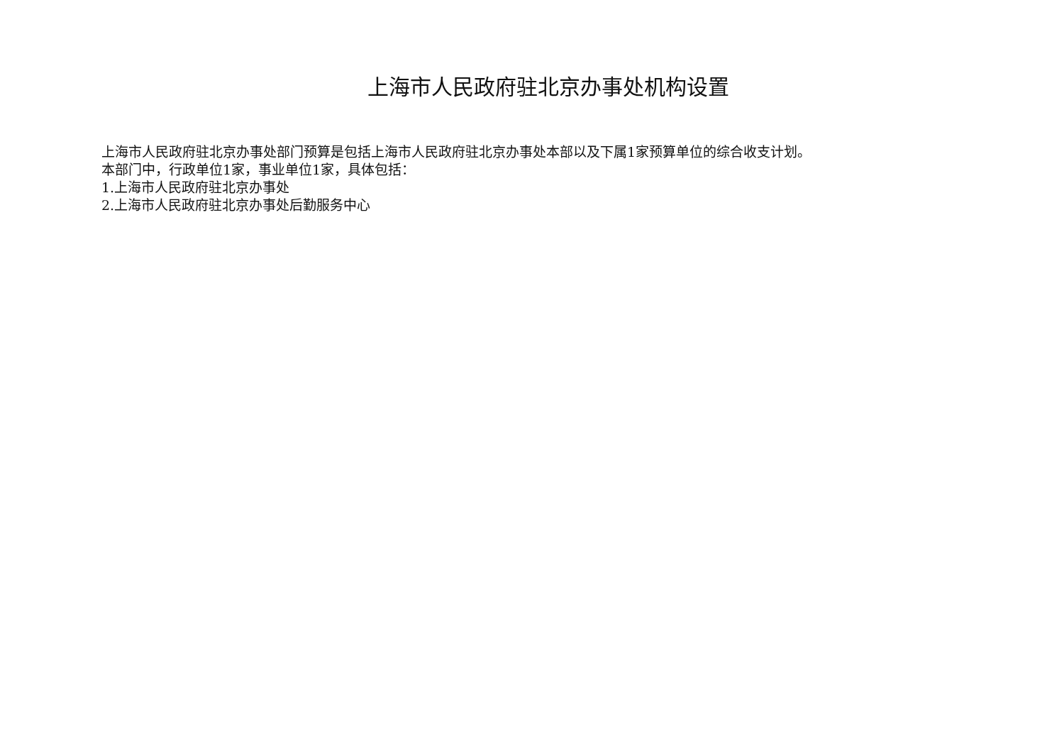上海市人民政府驻北京办事处机构设置
上海市人民政府驻北京办事处部门预算是包括上海市人民政府驻北京办事处本部以及下属1家预算单位的综合收支计划。
本部门中，行政单位1家，事业单位1家，具体包括：
1.上海市人民政府驻北京办事处
2.上海市人民政府驻北京办事处后勤服务中心